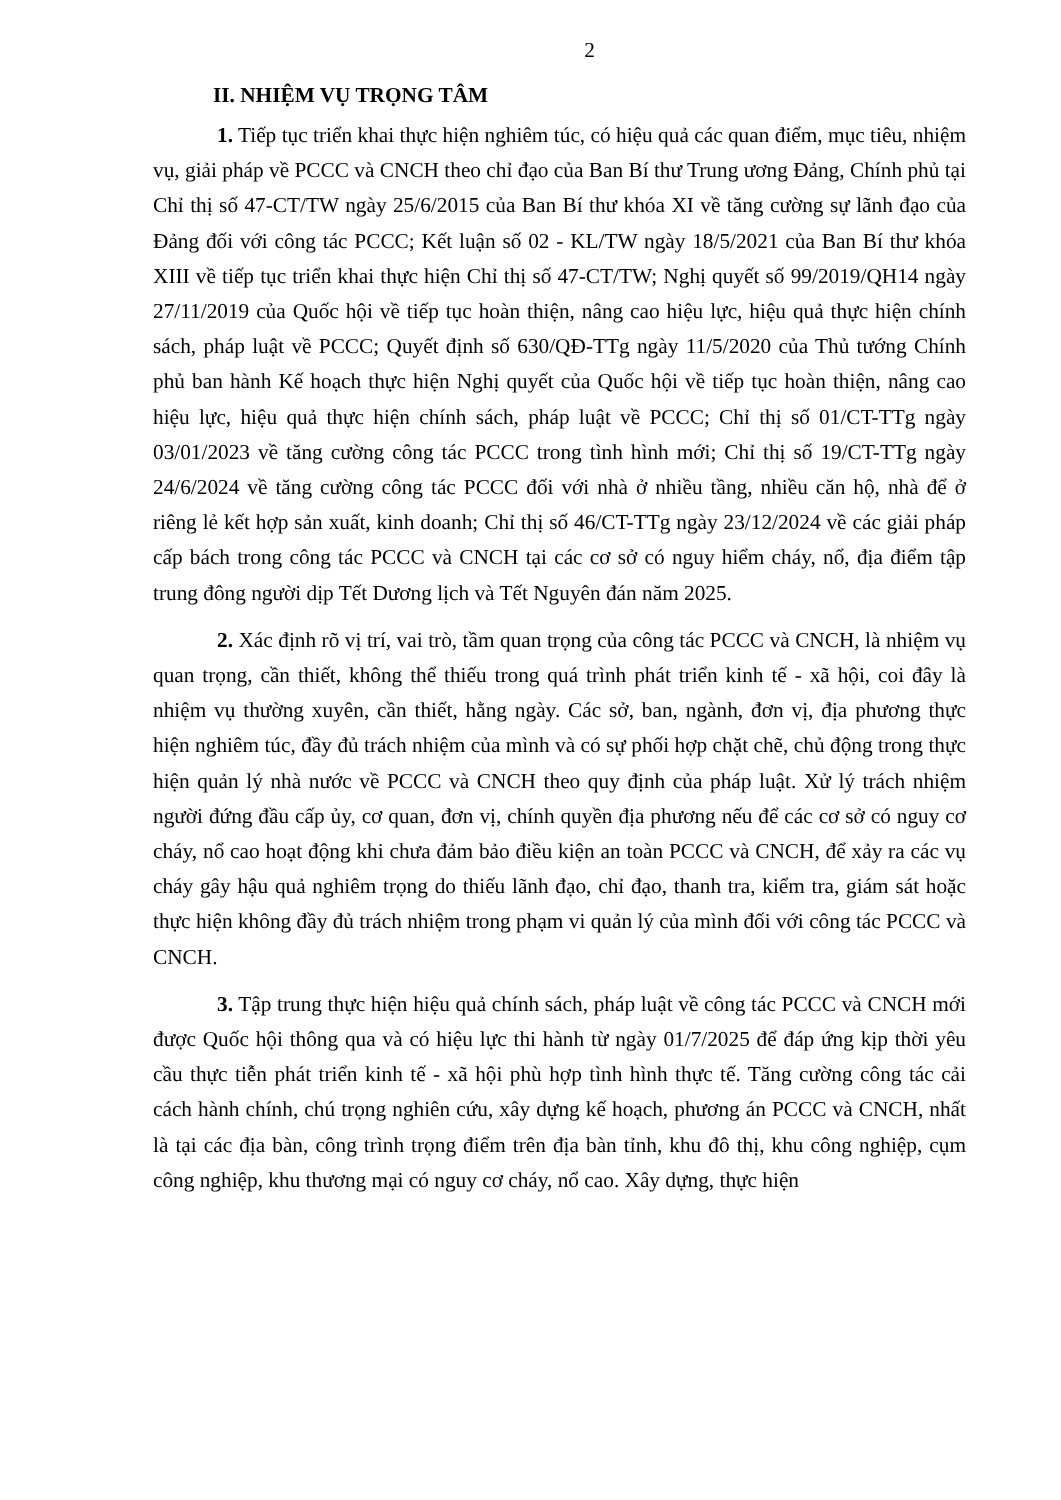2
II. NHIỆM VỤ TRỌNG TÂM
1. Tiếp tục triển khai thực hiện nghiêm túc, có hiệu quả các quan điểm, mục tiêu, nhiệm vụ, giải pháp về PCCC và CNCH theo chỉ đạo của Ban Bí thư Trung ương Đảng, Chính phủ tại Chỉ thị số 47-CT/TW ngày 25/6/2015 của Ban Bí thư khóa XI về tăng cường sự lãnh đạo của Đảng đối với công tác PCCC; Kết luận số 02 - KL/TW ngày 18/5/2021 của Ban Bí thư khóa XIII về tiếp tục triển khai thực hiện Chỉ thị số 47-CT/TW; Nghị quyết số 99/2019/QH14 ngày 27/11/2019 của Quốc hội về tiếp tục hoàn thiện, nâng cao hiệu lực, hiệu quả thực hiện chính sách, pháp luật về PCCC; Quyết định số 630/QĐ-TTg ngày 11/5/2020 của Thủ tướng Chính phủ ban hành Kế hoạch thực hiện Nghị quyết của Quốc hội về tiếp tục hoàn thiện, nâng cao hiệu lực, hiệu quả thực hiện chính sách, pháp luật về PCCC; Chỉ thị số 01/CT-TTg ngày 03/01/2023 về tăng cường công tác PCCC trong tình hình mới; Chỉ thị số 19/CT-TTg ngày 24/6/2024 về tăng cường công tác PCCC đối với nhà ở nhiều tầng, nhiều căn hộ, nhà để ở riêng lẻ kết hợp sản xuất, kinh doanh; Chỉ thị số 46/CT-TTg ngày 23/12/2024 về các giải pháp cấp bách trong công tác PCCC và CNCH tại các cơ sở có nguy hiểm cháy, nổ, địa điểm tập trung đông người dịp Tết Dương lịch và Tết Nguyên đán năm 2025.
2. Xác định rõ vị trí, vai trò, tầm quan trọng của công tác PCCC và CNCH, là nhiệm vụ quan trọng, cần thiết, không thể thiếu trong quá trình phát triển kinh tế - xã hội, coi đây là nhiệm vụ thường xuyên, cần thiết, hằng ngày. Các sở, ban, ngành, đơn vị, địa phương thực hiện nghiêm túc, đầy đủ trách nhiệm của mình và có sự phối hợp chặt chẽ, chủ động trong thực hiện quản lý nhà nước về PCCC và CNCH theo quy định của pháp luật. Xử lý trách nhiệm người đứng đầu cấp ủy, cơ quan, đơn vị, chính quyền địa phương nếu để các cơ sở có nguy cơ cháy, nổ cao hoạt động khi chưa đảm bảo điều kiện an toàn PCCC và CNCH, để xảy ra các vụ cháy gây hậu quả nghiêm trọng do thiếu lãnh đạo, chỉ đạo, thanh tra, kiểm tra, giám sát hoặc thực hiện không đầy đủ trách nhiệm trong phạm vi quản lý của mình đối với công tác PCCC và CNCH.
3. Tập trung thực hiện hiệu quả chính sách, pháp luật về công tác PCCC và CNCH mới được Quốc hội thông qua và có hiệu lực thi hành từ ngày 01/7/2025 để đáp ứng kịp thời yêu cầu thực tiễn phát triển kinh tế - xã hội phù hợp tình hình thực tế. Tăng cường công tác cải cách hành chính, chú trọng nghiên cứu, xây dựng kế hoạch, phương án PCCC và CNCH, nhất là tại các địa bàn, công trình trọng điểm trên địa bàn tỉnh, khu đô thị, khu công nghiệp, cụm công nghiệp, khu thương mại có nguy cơ cháy, nổ cao. Xây dựng, thực hiện